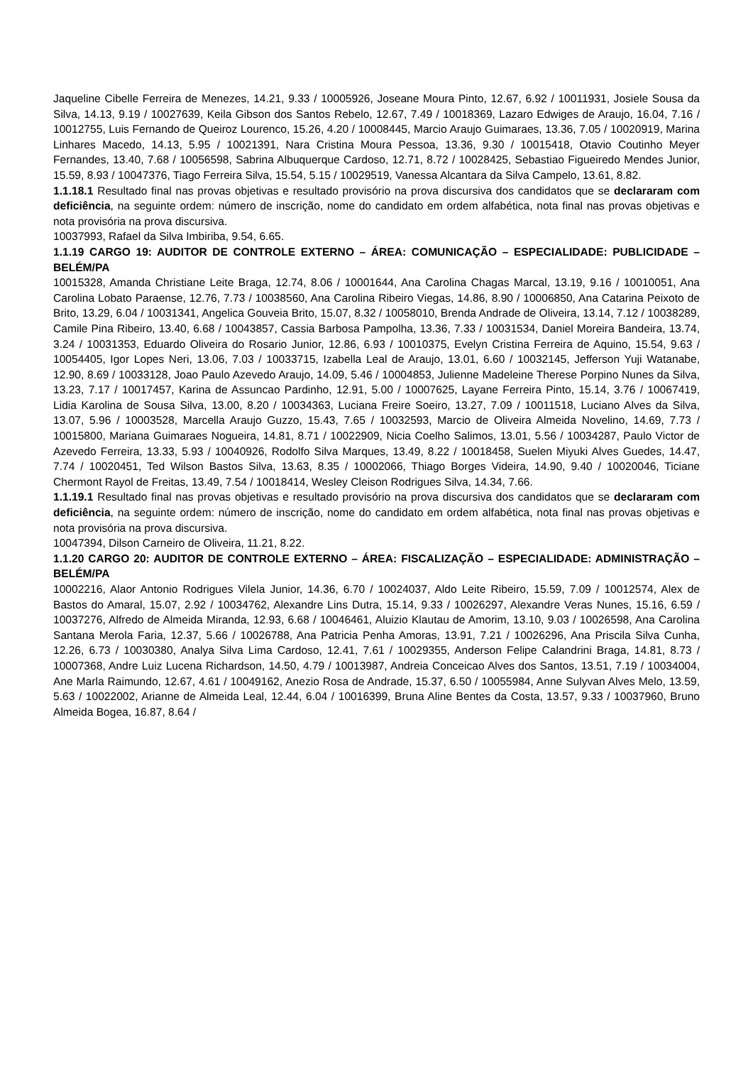Jaqueline Cibelle Ferreira de Menezes, 14.21, 9.33 / 10005926, Joseane Moura Pinto, 12.67, 6.92 / 10011931, Josiele Sousa da Silva, 14.13, 9.19 / 10027639, Keila Gibson dos Santos Rebelo, 12.67, 7.49 / 10018369, Lazaro Edwiges de Araujo, 16.04, 7.16 / 10012755, Luis Fernando de Queiroz Lourenco, 15.26, 4.20 / 10008445, Marcio Araujo Guimaraes, 13.36, 7.05 / 10020919, Marina Linhares Macedo, 14.13, 5.95 / 10021391, Nara Cristina Moura Pessoa, 13.36, 9.30 / 10015418, Otavio Coutinho Meyer Fernandes, 13.40, 7.68 / 10056598, Sabrina Albuquerque Cardoso, 12.71, 8.72 / 10028425, Sebastiao Figueiredo Mendes Junior, 15.59, 8.93 / 10047376, Tiago Ferreira Silva, 15.54, 5.15 / 10029519, Vanessa Alcantara da Silva Campelo, 13.61, 8.82.
1.1.18.1 Resultado final nas provas objetivas e resultado provisório na prova discursiva dos candidatos que se declararam com deficiência, na seguinte ordem: número de inscrição, nome do candidato em ordem alfabética, nota final nas provas objetivas e nota provisória na prova discursiva.
10037993, Rafael da Silva Imbiriba, 9.54, 6.65.
1.1.19 CARGO 19: AUDITOR DE CONTROLE EXTERNO – ÁREA: COMUNICAÇÃO – ESPECIALIDADE: PUBLICIDADE – BELÉM/PA
10015328, Amanda Christiane Leite Braga, 12.74, 8.06 / 10001644, Ana Carolina Chagas Marcal, 13.19, 9.16 / 10010051, Ana Carolina Lobato Paraense, 12.76, 7.73 / 10038560, Ana Carolina Ribeiro Viegas, 14.86, 8.90 / 10006850, Ana Catarina Peixoto de Brito, 13.29, 6.04 / 10031341, Angelica Gouveia Brito, 15.07, 8.32 / 10058010, Brenda Andrade de Oliveira, 13.14, 7.12 / 10038289, Camile Pina Ribeiro, 13.40, 6.68 / 10043857, Cassia Barbosa Pampolha, 13.36, 7.33 / 10031534, Daniel Moreira Bandeira, 13.74, 3.24 / 10031353, Eduardo Oliveira do Rosario Junior, 12.86, 6.93 / 10010375, Evelyn Cristina Ferreira de Aquino, 15.54, 9.63 / 10054405, Igor Lopes Neri, 13.06, 7.03 / 10033715, Izabella Leal de Araujo, 13.01, 6.60 / 10032145, Jefferson Yuji Watanabe, 12.90, 8.69 / 10033128, Joao Paulo Azevedo Araujo, 14.09, 5.46 / 10004853, Julienne Madeleine Therese Porpino Nunes da Silva, 13.23, 7.17 / 10017457, Karina de Assuncao Pardinho, 12.91, 5.00 / 10007625, Layane Ferreira Pinto, 15.14, 3.76 / 10067419, Lidia Karolina de Sousa Silva, 13.00, 8.20 / 10034363, Luciana Freire Soeiro, 13.27, 7.09 / 10011518, Luciano Alves da Silva, 13.07, 5.96 / 10003528, Marcella Araujo Guzzo, 15.43, 7.65 / 10032593, Marcio de Oliveira Almeida Novelino, 14.69, 7.73 / 10015800, Mariana Guimaraes Nogueira, 14.81, 8.71 / 10022909, Nicia Coelho Salimos, 13.01, 5.56 / 10034287, Paulo Victor de Azevedo Ferreira, 13.33, 5.93 / 10040926, Rodolfo Silva Marques, 13.49, 8.22 / 10018458, Suelen Miyuki Alves Guedes, 14.47, 7.74 / 10020451, Ted Wilson Bastos Silva, 13.63, 8.35 / 10002066, Thiago Borges Videira, 14.90, 9.40 / 10020046, Ticiane Chermont Rayol de Freitas, 13.49, 7.54 / 10018414, Wesley Cleison Rodrigues Silva, 14.34, 7.66.
1.1.19.1 Resultado final nas provas objetivas e resultado provisório na prova discursiva dos candidatos que se declararam com deficiência, na seguinte ordem: número de inscrição, nome do candidato em ordem alfabética, nota final nas provas objetivas e nota provisória na prova discursiva.
10047394, Dilson Carneiro de Oliveira, 11.21, 8.22.
1.1.20 CARGO 20: AUDITOR DE CONTROLE EXTERNO – ÁREA: FISCALIZAÇÃO – ESPECIALIDADE: ADMINISTRAÇÃO – BELÉM/PA
10002216, Alaor Antonio Rodrigues Vilela Junior, 14.36, 6.70 / 10024037, Aldo Leite Ribeiro, 15.59, 7.09 / 10012574, Alex de Bastos do Amaral, 15.07, 2.92 / 10034762, Alexandre Lins Dutra, 15.14, 9.33 / 10026297, Alexandre Veras Nunes, 15.16, 6.59 / 10037276, Alfredo de Almeida Miranda, 12.93, 6.68 / 10046461, Aluizio Klautau de Amorim, 13.10, 9.03 / 10026598, Ana Carolina Santana Merola Faria, 12.37, 5.66 / 10026788, Ana Patricia Penha Amoras, 13.91, 7.21 / 10026296, Ana Priscila Silva Cunha, 12.26, 6.73 / 10030380, Analya Silva Lima Cardoso, 12.41, 7.61 / 10029355, Anderson Felipe Calandrini Braga, 14.81, 8.73 / 10007368, Andre Luiz Lucena Richardson, 14.50, 4.79 / 10013987, Andreia Conceicao Alves dos Santos, 13.51, 7.19 / 10034004, Ane Marla Raimundo, 12.67, 4.61 / 10049162, Anezio Rosa de Andrade, 15.37, 6.50 / 10055984, Anne Sulyvan Alves Melo, 13.59, 5.63 / 10022002, Arianne de Almeida Leal, 12.44, 6.04 / 10016399, Bruna Aline Bentes da Costa, 13.57, 9.33 / 10037960, Bruno Almeida Bogea, 16.87, 8.64 /